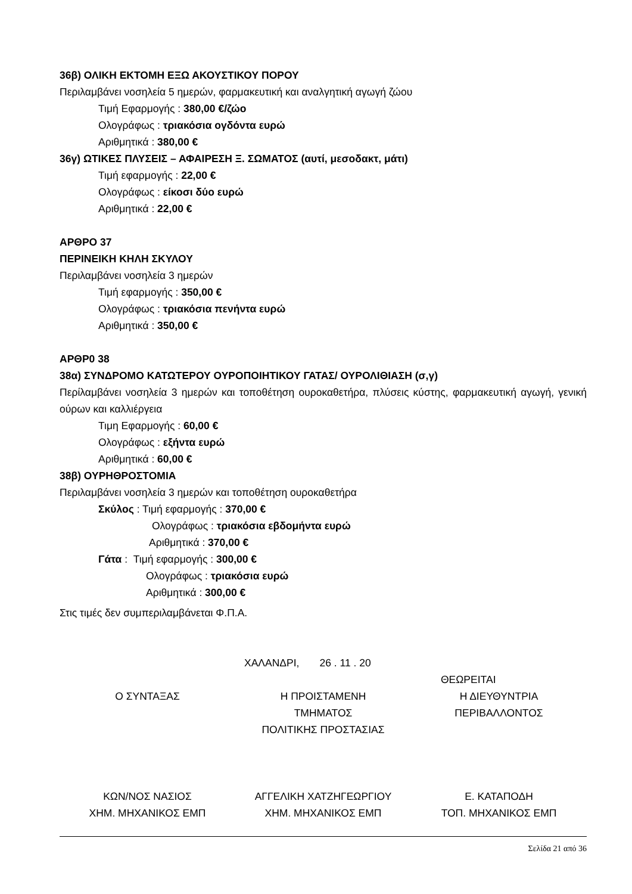36β) ΟΛΙΚΗ ΕΚΤΟΜΗ ΕΞΩ ΑΚΟΥΣΤΙΚΟΥ ΠΟΡΟΥ
Περιλαμβάνει νοσηλεία 5 ημερών, φαρμακευτική και αναλγητική αγωγή ζώου
Τιμή Εφαρμογής : 380,00 €/ζώο
Ολογράφως : τριακόσια ογδόντα ευρώ
Αριθμητικά : 380,00 €
36γ) ΩΤΙΚΕΣ ΠΛΥΣΕΙΣ – ΑΦΑΙΡΕΣΗ Ξ. ΣΩΜΑΤΟΣ (αυτί, μεσοδακτ, μάτι)
Τιμή εφαρμογής : 22,00 €
Ολογράφως : είκοσι δύο ευρώ
Αριθμητικά : 22,00 €
ΑΡΘΡΟ 37
ΠΕΡΙΝΕΙΚΗ ΚΗΛΗ ΣΚΥΛΟΥ
Περιλαμβάνει νοσηλεία 3 ημερών
Τιμή εφαρμογής : 350,00 €
Ολογράφως : τριακόσια πενήντα ευρώ
Αριθμητικά : 350,00 €
ΑΡΘΡ0 38
38α) ΣΥΝΔΡΟΜΟ ΚΑΤΩΤΕΡΟΥ ΟΥΡΟΠΟΙΗΤΙΚΟΥ ΓΑΤΑΣ/ ΟΥΡΟΛΙΘΙΑΣΗ (σ,γ)
Περίλαμβάνει νοσηλεία 3 ημερών και τοποθέτηση ουροκαθετήρα, πλύσεις κύστης, φαρμακευτική αγωγή, γενική ούρων και καλλιέργεια
Τιμη Εφαρμογής : 60,00 €
Ολογράφως : εξήντα ευρώ
Αριθμητικά : 60,00 €
38β) ΟΥΡΗΘΡΟΣΤΟΜΙΑ
Περιλαμβάνει νοσηλεία 3 ημερών και τοποθέτηση ουροκαθετήρα
Σκύλος : Τιμή εφαρμογής : 370,00 €
Ολογράφως : τριακόσια εβδομήντα ευρώ
Αριθμητικά : 370,00 €
Γάτα : Τιμή εφαρμογής : 300,00 €
Ολογράφως : τριακόσια ευρώ
Αριθμητικά : 300,00 €
Στις τιμές δεν συμπεριλαμβάνεται Φ.Π.Α.
ΧΑΛΑΝΔΡΙ, 26 . 11 . 20
ΘΕΩΡΕΙΤΑΙ
Ο ΣΥΝΤΑΞΑΣ Η ΠΡΟΙΣΤΑΜΕΝΗ
ΤΜΗΜΑΤΟΣ
ΠΟΛΙΤΙΚΗΣ ΠΡΟΣΤΑΣΙΑΣ
Η ΔΙΕΥΘΥΝΤΡΙΑ
ΠΕΡΙΒΑΛΛΟΝΤΟΣ
ΚΩΝ/ΝΟΣ ΝΑΣΙΟΣ
ΧΗΜ. ΜΗΧΑΝΙΚΟΣ ΕΜΠ
ΑΓΓΕΛΙΚΗ ΧΑΤΖΗΓΕΩΡΓΙΟΥ
ΧΗΜ. ΜΗΧΑΝΙΚΟΣ ΕΜΠ
Ε. ΚΑΤΑΠΟΔΗ
ΤΟΠ. ΜΗΧΑΝΙΚΟΣ ΕΜΠ
Σελίδα 21 από 36